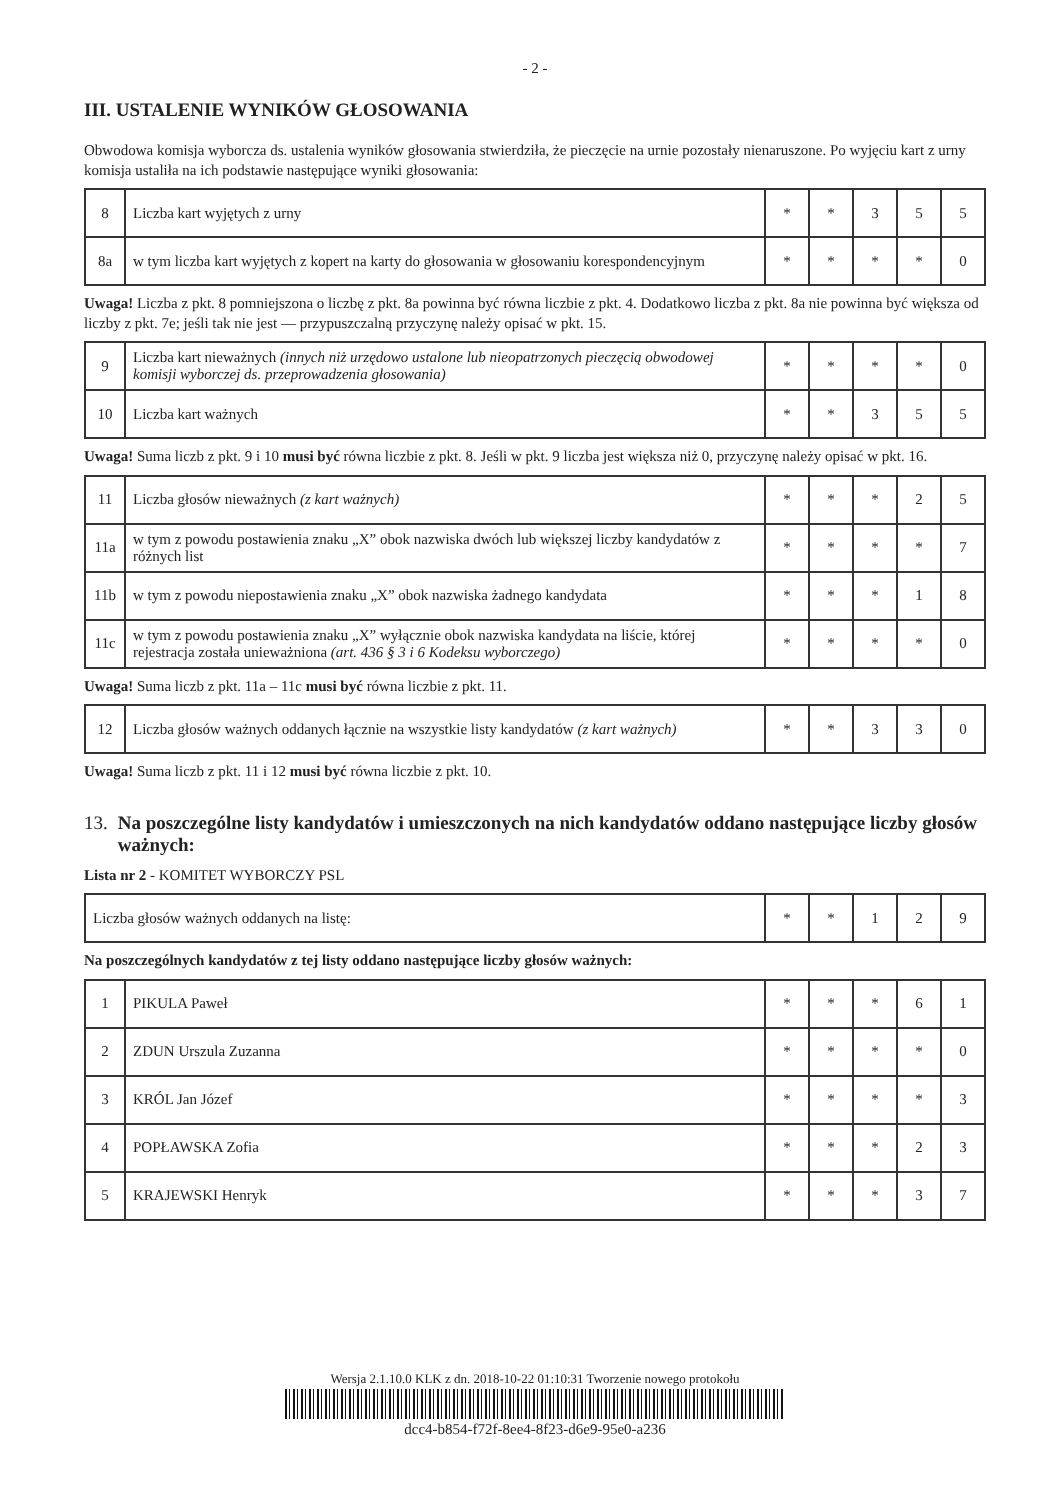- 2 -
III. USTALENIE WYNIKÓW GŁOSOWANIA
Obwodowa komisja wyborcza ds. ustalenia wyników głosowania stwierdziła, że pieczęcie na urnie pozostały nienaruszone. Po wyjęciu kart z urny komisja ustaliła na ich podstawie następujące wyniki głosowania:
| 8 | Liczba kart wyjętych z urny | * | * | 3 | 5 | 5 |
| 8a | w tym liczba kart wyjętych z kopert na karty do głosowania w głosowaniu korespondencyjnym | * | * | * | * | 0 |
Uwaga! Liczba z pkt. 8 pomniejszona o liczbę z pkt. 8a powinna być równa liczbie z pkt. 4. Dodatkowo liczba z pkt. 8a nie powinna być większa od liczby z pkt. 7e; jeśli tak nie jest — przypuszczalną przyczynę należy opisać w pkt. 15.
| 9 | Liczba kart nieważnych (innych niż urzędowo ustalone lub nieopatrzonych pieczęcią obwodowej komisji wyborczej ds. przeprowadzenia głosowania) | * | * | * | * | 0 |
| 10 | Liczba kart ważnych | * | * | 3 | 5 | 5 |
Uwaga! Suma liczb z pkt. 9 i 10 musi być równa liczbie z pkt. 8. Jeśli w pkt. 9 liczba jest większa niż 0, przyczynę należy opisać w pkt. 16.
| 11 | Liczba głosów nieważnych (z kart ważnych) | * | * | * | 2 | 5 |
| 11a | w tym z powodu postawienia znaku „X” obok nazwiska dwóch lub większej liczby kandydatów z różnych list | * | * | * | * | 7 |
| 11b | w tym z powodu niepostawienia znaku „X” obok nazwiska żadnego kandydata | * | * | * | 1 | 8 |
| 11c | w tym z powodu postawienia znaku „X” wyłącznie obok nazwiska kandydata na liście, której rejestracja została unieważniona (art. 436 § 3 i 6 Kodeksu wyborczego) | * | * | * | * | 0 |
Uwaga! Suma liczb z pkt. 11a – 11c musi być równa liczbie z pkt. 11.
| 12 | Liczba głosów ważnych oddanych łącznie na wszystkie listy kandydatów (z kart ważnych) | * | * | 3 | 3 | 0 |
Uwaga! Suma liczb z pkt. 11 i 12 musi być równa liczbie z pkt. 10.
13. Na poszczególne listy kandydatów i umieszczonych na nich kandydatów oddano następujące liczby głosów ważnych:
Lista nr 2 - KOMITET WYBORCZY PSL
| Liczba głosów ważnych oddanych na listę: | * | * | 1 | 2 | 9 |
Na poszczególnych kandydatów z tej listy oddano następujące liczby głosów ważnych:
| 1 | PIKULA Paweł | * | * | * | 6 | 1 |
| 2 | ZDUN Urszula Zuzanna | * | * | * | * | 0 |
| 3 | KRÓL Jan Józef | * | * | * | * | 3 |
| 4 | POPŁAWSKA Zofia | * | * | * | 2 | 3 |
| 5 | KRAJEWSKI Henryk | * | * | * | 3 | 7 |
Wersja 2.1.10.0 KLK z dn. 2018-10-22 01:10:31 Tworzenie nowego protokołu
dcc4-b854-f72f-8ee4-8f23-d6e9-95e0-a236